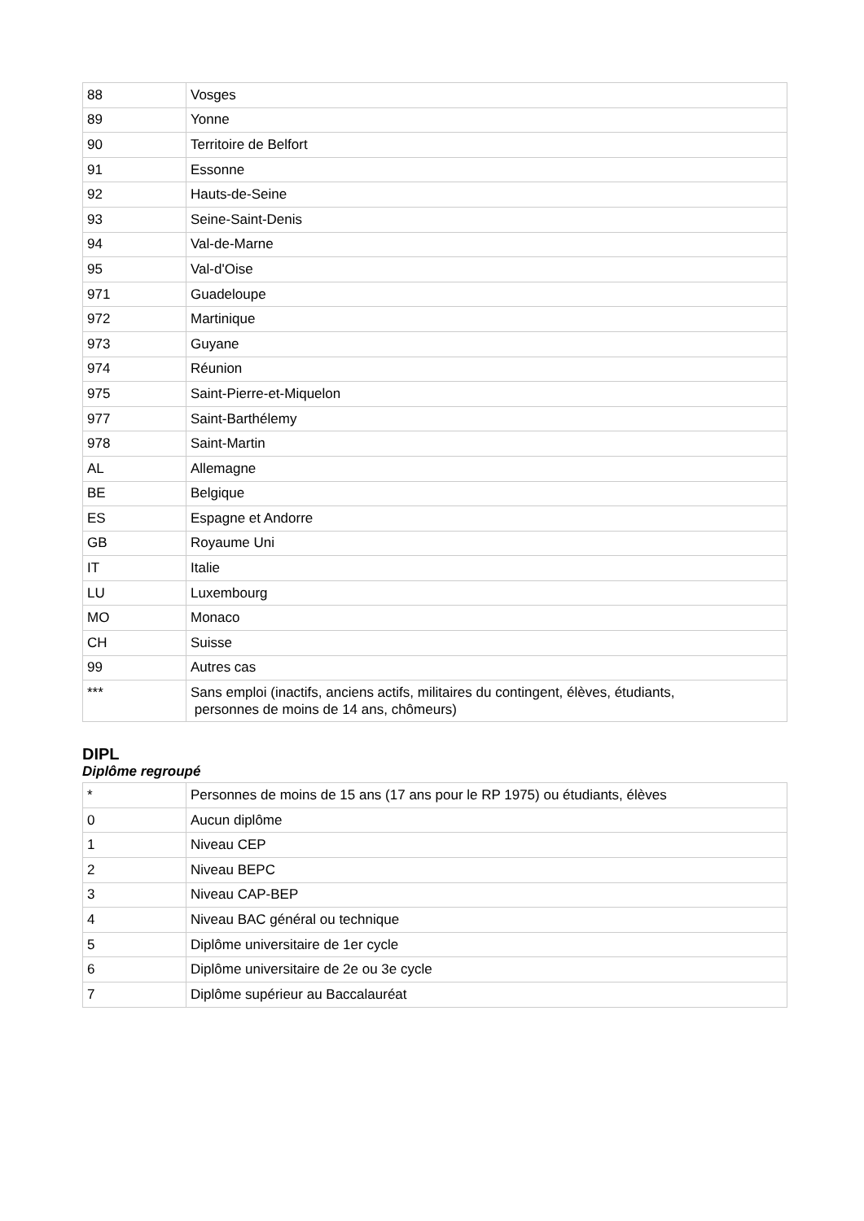| 88 | Vosges |
| 89 | Yonne |
| 90 | Territoire de Belfort |
| 91 | Essonne |
| 92 | Hauts-de-Seine |
| 93 | Seine-Saint-Denis |
| 94 | Val-de-Marne |
| 95 | Val-d'Oise |
| 971 | Guadeloupe |
| 972 | Martinique |
| 973 | Guyane |
| 974 | Réunion |
| 975 | Saint-Pierre-et-Miquelon |
| 977 | Saint-Barthélemy |
| 978 | Saint-Martin |
| AL | Allemagne |
| BE | Belgique |
| ES | Espagne et Andorre |
| GB | Royaume Uni |
| IT | Italie |
| LU | Luxembourg |
| MO | Monaco |
| CH | Suisse |
| 99 | Autres cas |
| *** | Sans emploi (inactifs, anciens actifs, militaires du contingent, élèves, étudiants, personnes de moins de 14 ans, chômeurs) |
DIPL
Diplôme regroupé
| * | Personnes de moins de 15 ans (17 ans pour le RP 1975) ou étudiants, élèves |
| 0 | Aucun diplôme |
| 1 | Niveau CEP |
| 2 | Niveau BEPC |
| 3 | Niveau CAP-BEP |
| 4 | Niveau BAC général ou technique |
| 5 | Diplôme universitaire de 1er cycle |
| 6 | Diplôme universitaire de 2e ou 3e cycle |
| 7 | Diplôme supérieur au Baccalauréat |